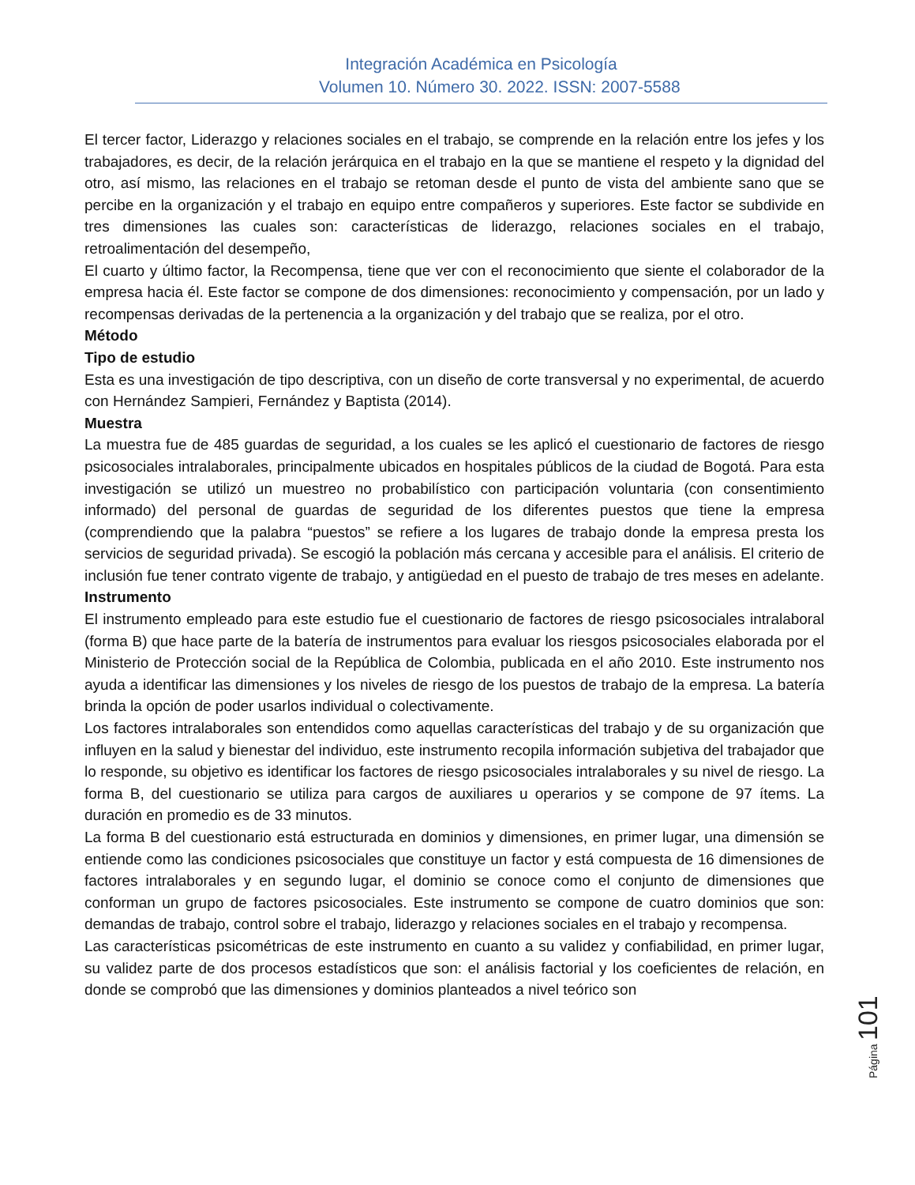Integración Académica en Psicología
Volumen 10. Número 30. 2022. ISSN: 2007-5588
El tercer factor, Liderazgo y relaciones sociales en el trabajo, se comprende en la relación entre los jefes y los trabajadores, es decir, de la relación jerárquica en el trabajo en la que se mantiene el respeto y la dignidad del otro, así mismo, las relaciones en el trabajo se retoman desde el punto de vista del ambiente sano que se percibe en la organización y el trabajo en equipo entre compañeros y superiores. Este factor se subdivide en tres dimensiones las cuales son: características de liderazgo, relaciones sociales en el trabajo, retroalimentación del desempeño,
El cuarto y último factor, la Recompensa, tiene que ver con el reconocimiento que siente el colaborador de la empresa hacia él. Este factor se compone de dos dimensiones: reconocimiento y compensación, por un lado y recompensas derivadas de la pertenencia a la organización y del trabajo que se realiza, por el otro.
Método
Tipo de estudio
Esta es una investigación de tipo descriptiva, con un diseño de corte transversal y no experimental, de acuerdo con Hernández Sampieri, Fernández y Baptista (2014).
Muestra
La muestra fue de 485 guardas de seguridad, a los cuales se les aplicó el cuestionario de factores de riesgo psicosociales intralaborales, principalmente ubicados en hospitales públicos de la ciudad de Bogotá. Para esta investigación se utilizó un muestreo no probabilístico con participación voluntaria (con consentimiento informado) del personal de guardas de seguridad de los diferentes puestos que tiene la empresa (comprendiendo que la palabra “puestos” se refiere a los lugares de trabajo donde la empresa presta los servicios de seguridad privada). Se escogió la población más cercana y accesible para el análisis. El criterio de inclusión fue tener contrato vigente de trabajo, y antigüedad en el puesto de trabajo de tres meses en adelante.
Instrumento
El instrumento empleado para este estudio fue el cuestionario de factores de riesgo psicosociales intralaboral (forma B) que hace parte de la batería de instrumentos para evaluar los riesgos psicosociales elaborada por el Ministerio de Protección social de la República de Colombia, publicada en el año 2010. Este instrumento nos ayuda a identificar las dimensiones y los niveles de riesgo de los puestos de trabajo de la empresa. La batería brinda la opción de poder usarlos individual o colectivamente.
Los factores intralaborales son entendidos como aquellas características del trabajo y de su organización que influyen en la salud y bienestar del individuo, este instrumento recopila información subjetiva del trabajador que lo responde, su objetivo es identificar los factores de riesgo psicosociales intralaborales y su nivel de riesgo. La forma B, del cuestionario se utiliza para cargos de auxiliares u operarios y se compone de 97 ítems. La duración en promedio es de 33 minutos.
La forma B del cuestionario está estructurada en dominios y dimensiones, en primer lugar, una dimensión se entiende como las condiciones psicosociales que constituye un factor y está compuesta de 16 dimensiones de factores intralaborales y en segundo lugar, el dominio se conoce como el conjunto de dimensiones que conforman un grupo de factores psicosociales. Este instrumento se compone de cuatro dominios que son: demandas de trabajo, control sobre el trabajo, liderazgo y relaciones sociales en el trabajo y recompensa.
Las características psicométricas de este instrumento en cuanto a su validez y confiabilidad, en primer lugar, su validez parte de dos procesos estadísticos que son: el análisis factorial y los coeficientes de relación, en donde se comprobó que las dimensiones y dominios planteados a nivel teórico son
Página 101